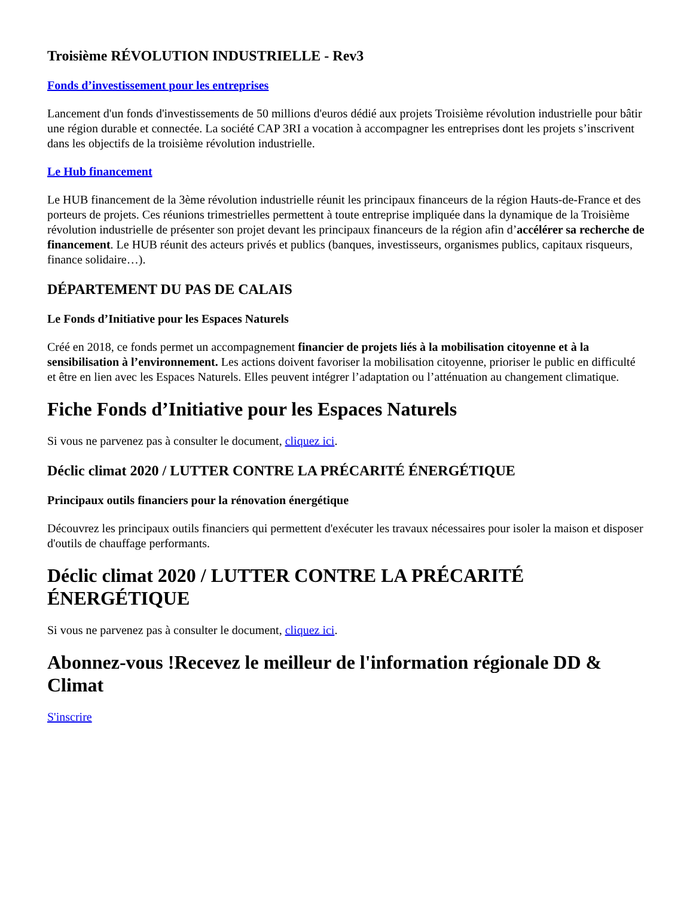Troisième RÉVOLUTION INDUSTRIELLE - Rev3
Fonds d’investissement pour les entreprises
Lancement d'un fonds d'investissements de 50 millions d'euros dédié aux projets Troisième révolution industrielle pour bâtir une région durable et connectée. La société CAP 3RI a vocation à accompagner les entreprises dont les projets s’inscrivent dans les objectifs de la troisième révolution industrielle.
Le Hub financement
Le HUB financement de la 3ème révolution industrielle réunit les principaux financeurs de la région Hauts-de-France et des porteurs de projets. Ces réunions trimestrielles permettent à toute entreprise impliquée dans la dynamique de la Troisième révolution industrielle de présenter son projet devant les principaux financeurs de la région afin d’accélérer sa recherche de financement. Le HUB réunit des acteurs privés et publics (banques, investisseurs, organismes publics, capitaux risqueurs, finance solidaire…).
DÉPARTEMENT DU PAS DE CALAIS
Le Fonds d’Initiative pour les Espaces Naturels
Créé en 2018, ce fonds permet un accompagnement financier de projets liés à la mobilisation citoyenne et à la sensibilisation à l’environnement. Les actions doivent favoriser la mobilisation citoyenne, prioriser le public en difficulté et être en lien avec les Espaces Naturels. Elles peuvent intégrer l’adaptation ou l’atténuation au changement climatique.
Fiche Fonds d’Initiative pour les Espaces Naturels
Si vous ne parvenez pas à consulter le document, cliquez ici.
Déclic climat 2020 / LUTTER CONTRE LA PRÉCARITÉ ÉNERGÉTIQUE
Principaux outils financiers pour la rénovation énergétique
Découvrez les principaux outils financiers qui permettent d'exécuter les travaux nécessaires pour isoler la maison et disposer d'outils de chauffage performants.
Déclic climat 2020 / LUTTER CONTRE LA PRÉCARITÉ ÉNERGÉTIQUE
Si vous ne parvenez pas à consulter le document, cliquez ici.
Abonnez-vous !Recevez le meilleur de l'information régionale DD & Climat
S'inscrire